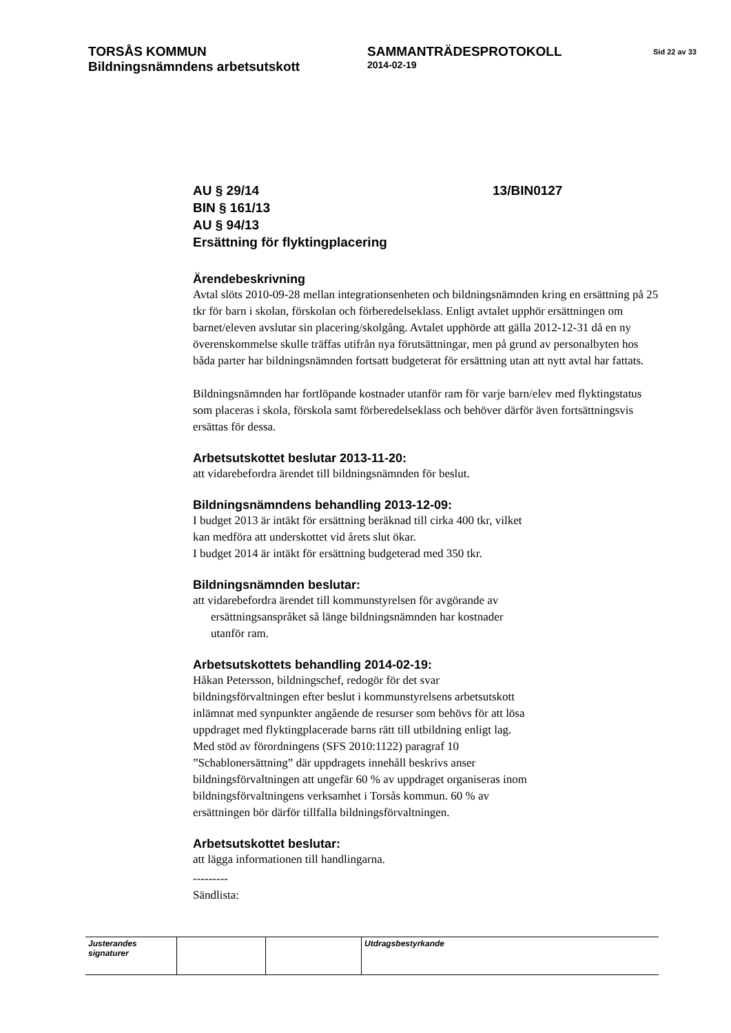TORSÅS KOMMUN SAMMANTRÄDESPROTOKOLL
Sid 22 av 33
Bildningsnämndens arbetsutskott
2014-02-19
AU § 29/14 13/BIN0127
BIN § 161/13
AU § 94/13
Ersättning för flyktingplacering
Ärendebeskrivning
Avtal slöts 2010-09-28 mellan integrationsenheten och bildningsnämnden kring en ersättning på 25 tkr för barn i skolan, förskolan och förberedelseklass. Enligt avtalet upphör ersättningen om barnet/eleven avslutar sin placering/skolgång. Avtalet upphörde att gälla 2012-12-31 då en ny överenskommelse skulle träffas utifrån nya förutsättningar, men på grund av personalbyten hos båda parter har bildningsnämnden fortsatt budgeterat för ersättning utan att nytt avtal har fattats.
Bildningsnämnden har fortlöpande kostnader utanför ram för varje barn/elev med flyktingstatus som placeras i skola, förskola samt förberedelseklass och behöver därför även fortsättningsvis ersättas för dessa.
Arbetsutskottet beslutar 2013-11-20:
att vidarebefordra ärendet till bildningsnämnden för beslut.
Bildningsnämndens behandling 2013-12-09:
I budget 2013 är intäkt för ersättning beräknad till cirka 400 tkr, vilket
kan medföra att underskottet vid årets slut ökar.
I budget 2014 är intäkt för ersättning budgeterad med 350 tkr.
Bildningsnämnden beslutar:
att vidarebefordra ärendet till kommunstyrelsen för avgörande av
ersättningsanspråket så länge bildningsnämnden har kostnader
utanför ram.
Arbetsutskottets behandling 2014-02-19:
Håkan Petersson, bildningschef, redogör för det svar
bildningsförvaltningen efter beslut i kommunstyrelsens arbetsutskott
inlämnat med synpunkter angående de resurser som behövs för att lösa
uppdraget med flyktingplacerade barns rätt till utbildning enligt lag.
Med stöd av förordningens (SFS 2010:1122) paragraf 10
”Schablonersättning” där uppdragets innehåll beskrivs anser
bildningsförvaltningen att ungefär 60 % av uppdraget organiseras inom
bildningsförvaltningens verksamhet i Torsås kommun. 60 % av
ersättningen bör därför tillfalla bildningsförvaltningen.
Arbetsutskottet beslutar:
att lägga informationen till handlingarna.
---------
Sändlista:
| Justerandes signaturer | | | Utdragsbestyrkande |